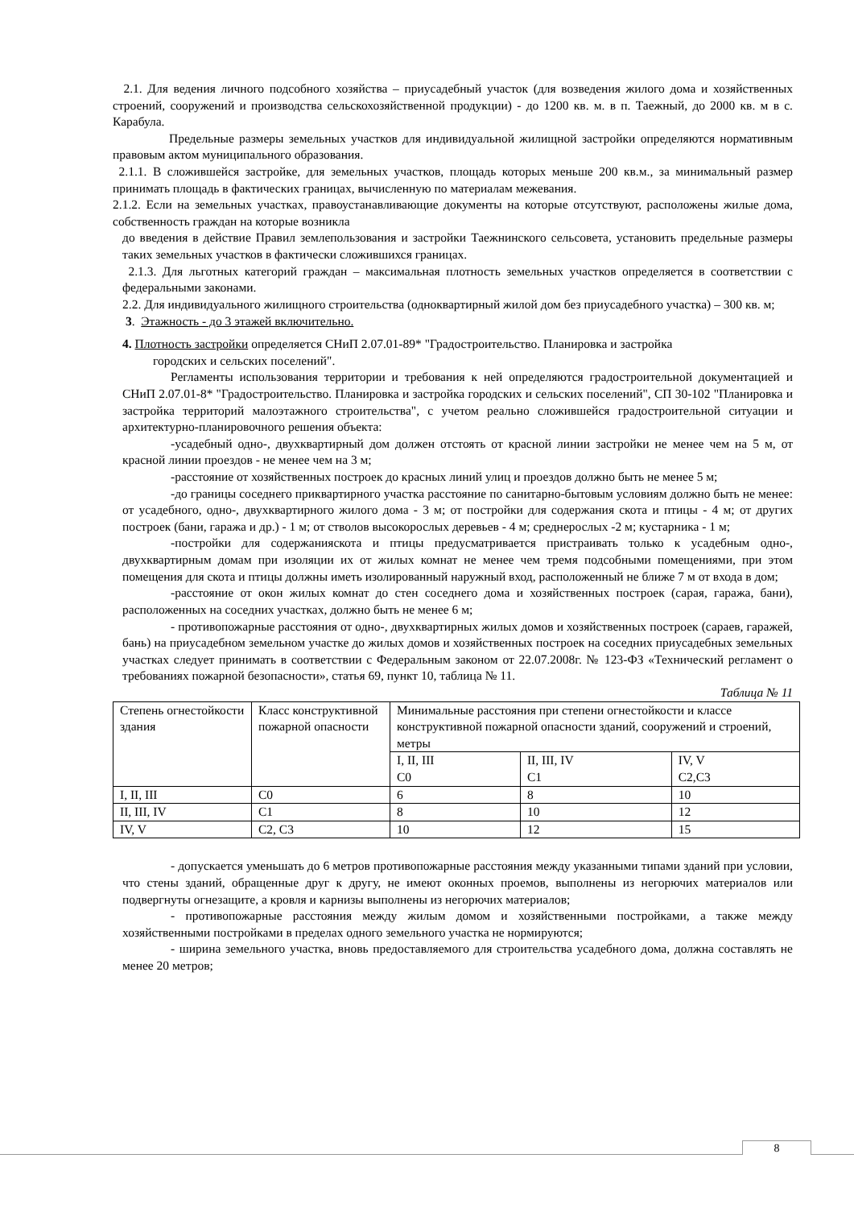2.1. Для ведения личного подсобного хозяйства – приусадебный участок (для возведения жилого дома и хозяйственных строений, сооружений и производства сельскохозяйственной продукции) - до 1200 кв. м. в п. Таежный, до 2000 кв. м в с. Карабула.
Предельные размеры земельных участков для индивидуальной жилищной застройки определяются нормативным правовым актом муниципального образования.
2.1.1. В сложившейся застройке, для земельных участков, площадь которых меньше 200 кв.м., за минимальный размер принимать площадь в фактических границах, вычисленную по материалам межевания.
2.1.2. Если на земельных участках, правоустанавливающие документы на которые отсутствуют, расположены жилые дома, собственность граждан на которые возникла
до введения в действие Правил землепользования и застройки Таежнинского сельсовета, установить предельные размеры таких земельных участков в фактически сложившихся границах.
2.1.3. Для льготных категорий граждан – максимальная плотность земельных участков определяется в соответствии с федеральными законами.
2.2. Для индивидуального жилищного строительства (одноквартирный жилой дом без приусадебного участка) – 300 кв. м;
3. Этажность - до 3 этажей включительно.
4. Плотность застройки определяется СНиП 2.07.01-89* "Градостроительство. Планировка и застройка
городских и сельских поселений".
Регламенты использования территории и требования к ней определяются градостроительной документацией и СНиП 2.07.01-8* "Градостроительство. Планировка и застройка городских и сельских поселений", СП 30-102 "Планировка и застройка территорий малоэтажного строительства", с учетом реально сложившейся градостроительной ситуации и архитектурно-планировочного решения объекта:
-усадебный одно-, двухквартирный дом должен отстоять от красной линии застройки не менее чем на 5 м, от красной линии проездов - не менее чем на 3 м;
-расстояние от хозяйственных построек до красных линий улиц и проездов должно быть не менее 5 м;
-до границы соседнего приквартирного участка расстояние по санитарно-бытовым условиям должно быть не менее: от усадебного, одно-, двухквартирного жилого дома - 3 м; от постройки для содержания скота и птицы - 4 м; от других построек (бани, гаража и др.) - 1 м; от стволов высокорослых деревьев - 4 м; среднерослых -2 м; кустарника - 1 м;
-постройки для содержанияскота и птицы предусматривается пристраивать только к усадебным одно-, двухквартирным домам при изоляции их от жилых комнат не менее чем тремя подсобными помещениями, при этом помещения для скота и птицы должны иметь изолированный наружный вход, расположенный не ближе 7 м от входа в дом;
-расстояние от окон жилых комнат до стен соседнего дома и хозяйственных построек (сарая, гаража, бани), расположенных на соседних участках, должно быть не менее 6 м;
- противопожарные расстояния от одно-, двухквартирных жилых домов и хозяйственных построек (сараев, гаражей, бань) на приусадебном земельном участке до жилых домов и хозяйственных построек на соседних приусадебных земельных участках следует принимать в соответствии с Федеральным законом от 22.07.2008г. № 123-ФЗ «Технический регламент о требованиях пожарной безопасности», статья 69, пункт 10, таблица № 11.
Таблица № 11
| Степень огнестойкости здания | Класс конструктивной пожарной опасности | Минимальные расстояния при степени огнестойкости и классе конструктивной пожарной опасности зданий, сооружений и строений, метры | | |
| | | I, II, III С0 | II, III, IV С1 | IV, V С2,С3 |
| I, II, III | С0 | 6 | 8 | 10 |
| II, III, IV | С1 | 8 | 10 | 12 |
| IV, V | С2, С3 | 10 | 12 | 15 |
- допускается уменьшать до 6 метров противопожарные расстояния между указанными типами зданий при условии, что стены зданий, обращенные друг к другу, не имеют оконных проемов, выполнены из негорючих материалов или подвергнуты огнезащите, а кровля и карнизы выполнены из негорючих материалов;
- противопожарные расстояния между жилым домом и хозяйственными постройками, а также между хозяйственными постройками в пределах одного земельного участка не нормируются;
- ширина земельного участка, вновь предоставляемого для строительства усадебного дома, должна составлять не менее 20 метров;
8